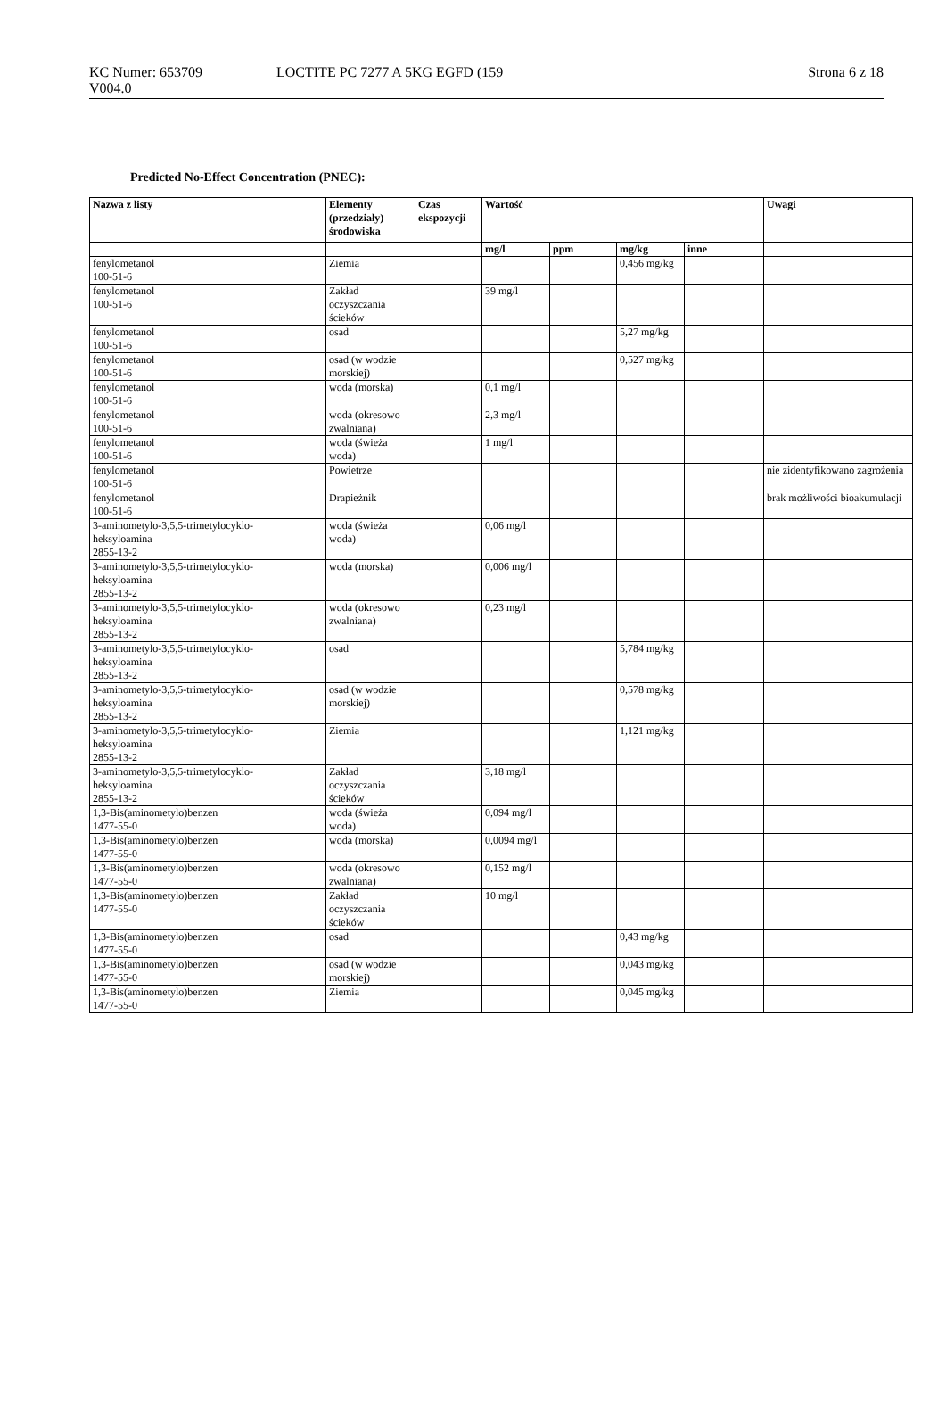KC Numer: 653709
V004.0
LOCTITE PC 7277 A 5KG EGFD (159
Strona 6 z 18
Predicted No-Effect Concentration (PNEC):
| Nazwa z listy | Elementy (przedziały) środowiska | Czas ekspozycji | Wartość | | | | Uwagi |
| --- | --- | --- | --- | --- | --- | --- | --- |
| | | | mg/l | ppm | mg/kg | inne | |
| fenylometanol 100-51-6 | Ziemia | | | | 0,456 mg/kg | | |
| fenylometanol 100-51-6 | Zakład oczyszczania ścieków | | 39 mg/l | | | | |
| fenylometanol 100-51-6 | osad | | | | 5,27 mg/kg | | |
| fenylometanol 100-51-6 | osad (w wodzie morskiej) | | | | 0,527 mg/kg | | |
| fenylometanol 100-51-6 | woda (morska) | | 0,1 mg/l | | | | |
| fenylometanol 100-51-6 | woda (okresowo zwalniana) | | 2,3 mg/l | | | | |
| fenylometanol 100-51-6 | woda (świeża woda) | | 1 mg/l | | | | |
| fenylometanol 100-51-6 | Powietrze | | | | | | nie zidentyfikowano zagrożenia |
| fenylometanol 100-51-6 | Drapieżnik | | | | | | brak możliwości bioakumulacji |
| 3-aminometylo-3,5,5-trimetylocyklo- heksyloamina 2855-13-2 | woda (świeża woda) | | 0,06 mg/l | | | | |
| 3-aminometylo-3,5,5-trimetylocyklo- heksyloamina 2855-13-2 | woda (morska) | | 0,006 mg/l | | | | |
| 3-aminometylo-3,5,5-trimetylocyklo- heksyloamina 2855-13-2 | woda (okresowo zwalniana) | | 0,23 mg/l | | | | |
| 3-aminometylo-3,5,5-trimetylocyklo- heksyloamina 2855-13-2 | osad | | | | 5,784 mg/kg | | |
| 3-aminometylo-3,5,5-trimetylocyklo- heksyloamina 2855-13-2 | osad (w wodzie morskiej) | | | | 0,578 mg/kg | | |
| 3-aminometylo-3,5,5-trimetylocyklo- heksyloamina 2855-13-2 | Ziemia | | | | 1,121 mg/kg | | |
| 3-aminometylo-3,5,5-trimetylocyklo- heksyloamina 2855-13-2 | Zakład oczyszczania ścieków | | 3,18 mg/l | | | | |
| 1,3-Bis(aminometylo)benzen 1477-55-0 | woda (świeża woda) | | 0,094 mg/l | | | | |
| 1,3-Bis(aminometylo)benzen 1477-55-0 | woda (morska) | | 0,0094 mg/l | | | | |
| 1,3-Bis(aminometylo)benzen 1477-55-0 | woda (okresowo zwalniana) | | 0,152 mg/l | | | | |
| 1,3-Bis(aminometylo)benzen 1477-55-0 | Zakład oczyszczania ścieków | | 10 mg/l | | | | |
| 1,3-Bis(aminometylo)benzen 1477-55-0 | osad | | | | 0,43 mg/kg | | |
| 1,3-Bis(aminometylo)benzen 1477-55-0 | osad (w wodzie morskiej) | | | | 0,043 mg/kg | | |
| 1,3-Bis(aminometylo)benzen 1477-55-0 | Ziemia | | | | 0,045 mg/kg | | |